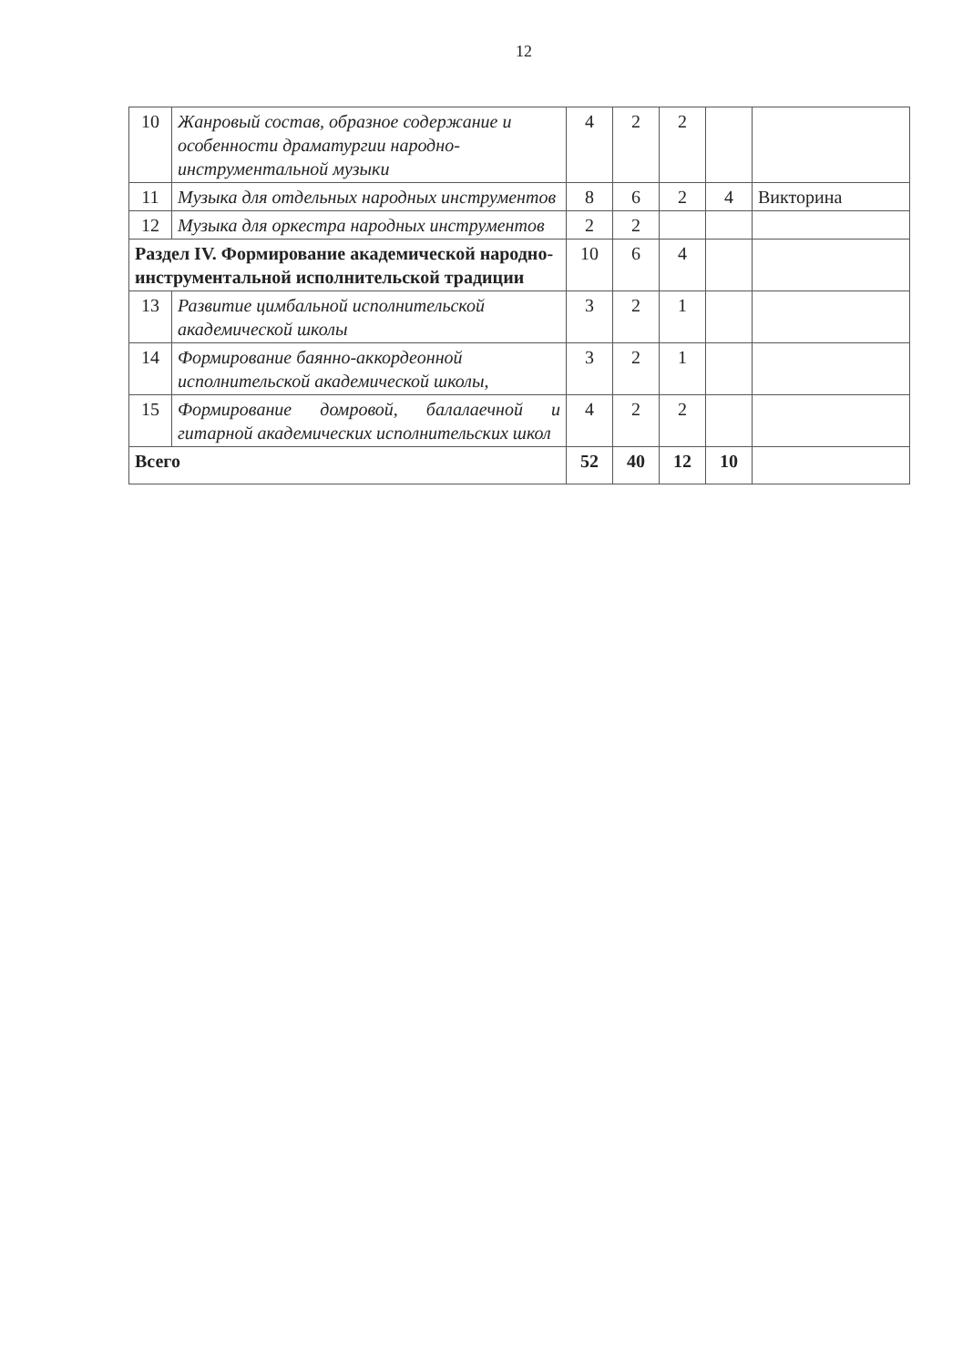12
| 10 | Жанровый состав, образное содержание и особенности драматургии народно-инструментальной музыки | 4 | 2 | 2 | | |
| 11 | Музыка для отдельных народных инструментов | 8 | 6 | 2 | 4 | Викторина |
| 12 | Музыка для оркестра народных инструментов | 2 | 2 | | | |
| Раздел IV. Формирование академической народно-инструментальной исполнительской традиции | | 10 | 6 | 4 | | |
| 13 | Развитие цимбальной исполнительской академической школы | 3 | 2 | 1 | | |
| 14 | Формирование баянно-аккордеонной исполнительской академической школы, | 3 | 2 | 1 | | |
| 15 | Формирование домровой, балалаечной и гитарной академических исполнительских школ | 4 | 2 | 2 | | |
| Всего | | 52 | 40 | 12 | 10 | |